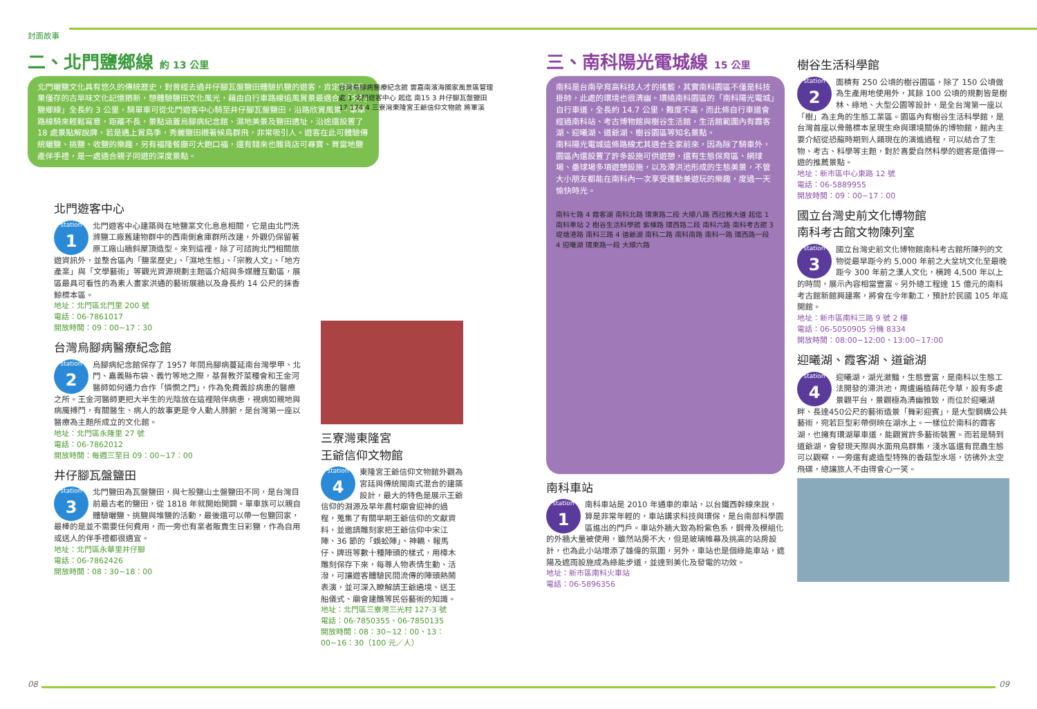封面故事
二、北門鹽鄉線 約 13 公里
北門曬鹽文化具有悠久的傳統歷史，對曾經去過井仔腳瓦盤鹽田體驗扒鹽的遊客，肯定對這頑果僅存的古早味文化記憶猶新，想體驗鹽田文化風光，藉由自行車路線追風賞景最適合。「北門鹽鄉線」全長約 3 公里，騎單車可從北門遊客中心騎至井仔腳瓦盤鹽田，沿路欣賞風景。單車路線騎來輕鬆寫意，距離不長，景點涵蓋烏腳病紀念館、濕地美景及鹽田遺址，沿途還設置了 18 處景點解說牌，若是遇上賞鳥季，秀麗鹽田襯著候鳥群飛，非常吸引人。遊客在此可體驗傳統曬鹽、挑鹽、收鹽的樂趣，另有福隆餐廳可大飽口福，還有錢來也雜貨店可尋寶、買當地鹽產伴手禮，是一處適合親子同遊的深度景點。
台灣烏腳病醫療紀念館 雲嘉南濱海國家風景區管理處 1 北門遊客中心 起迄 南15 3 井仔腳瓦盤鹽田 17 174 4 三寮灣東隆宮王爺信仰文物館 將軍溪
北門遊客中心
station 1 北門遊客中心建築與在地鹽業文化息息相關，它是由北門洗滌鹽工廠舊建物群中的西南側倉庫群所改建，外觀仍保留著原工廠山牆斜屋頂造型。來到這裡，除了可諮詢北門相關旅遊資訊外，並整合區內「鹽業歷史」、「濕地生態」、「宗教人文」、「地方產業」與「文學藝術」等觀光資源規劃主題區介紹與多媒體互動區，展區最具可看性的為素人畫家洪通的藝術展牆以及身長約 14 公尺的抹香鯨標本區。
地址：北門區北門里 200 號
電話：06-7861017
開放時間：09：00~17：30
台灣烏腳病醫療紀念館
station 2 烏腳病紀念館保存了 1957 年間烏腳病蔓延南台灣學甲、北門、嘉義縣布袋、義竹等地之際，基督教芥菜種會和王金河醫師如何通力合作「憐憫之門」，作為免費義診病患的醫療之所。王金河醫師更把大半生的光陰放在這裡陪伴病患，視病如親地與病魔搏鬥，有關醫生、病人的故事更是令人動人肺腑，是台灣第一座以醫療為主題所成立的文化館。
地址：北門區永隆里 27 號
電話：06-7862012
開放時間：每週三至日 09：00~17：00
井仔腳瓦盤鹽田
station 3 北門鹽田為瓦盤鹽田，與七股鹽山土盤鹽田不同，是台灣目前最古老的鹽田，從 1818 年就開始開闢。單車族可以親自體驗曬鹽、挑鹽與堆鹽的活動，最後還可以帶一包鹽回家，最棒的是並不需要任何費用，而一旁也有業者販賣生日彩鹽，作為自用或送人的伴手禮都很適宜。
地址：北門區永華里井仔腳
電話：06-7862426
開放時間：08：30~18：00
三寮灣東隆宮
王爺信仰文物館
station 4 東隆宮王爺信仰文物館外觀為宮廷與傳統閩南式混合的建築設計，最大的特色是展示王爺信仰的淵源及早年農村廟會迎神的過程，蒐集了有關早期王爺信仰的文獻資料，並邀請雕刻家把王爺信仰中宋江陣、36 節的「蜈蚣陣」、神轎、報馬仔、牌班等數十種陣頭的樣式，用樟木雕刻保存下來，每尊人物表情生動、活潑，可讓遊客體驗民間流傳的陣頭熱鬧表演，並可深入瞭解請王爺遶境、送王船儀式、廟會建醮等民俗藝術的知識。
地址：北門區三寮灣三光村 127-3 號
電話：06-7850355、06-7850135
開放時間：08：30~12：00、13：00~16：30（100 元／人）
三、南科陽光電城線 15 公里
南科是台南孕育高科技人才的搖籃，其實南科園區不僅是科技掛帥，此處的環境也很清幽。環繞南科園區的「南科陽光電城」自行車道，全長約 14.7 公里，難度不高，而此條自行車道會經過南科站、考古博物館與樹谷生活館，生活館範圍內有霞客湖、迎曦湖、道爺湖、樹谷園區等知名景點。
南科陽光電城這條路線尤其適合全家前來，因為除了騎車外，園區內還設置了許多設施可供遊憩，還有生態保育區、網球場、壘球場多項遊憩設施，以及滯洪池形成的生態美景，不管大小朋友都能在南科內一次享受運動兼遊玩的樂趣，度過一天愉快時光。
南科七路 4 霞客湖 南科北路 環東路二段 大順八路 西拉雅大道 起迄 1 南科車站 2 樹谷生活科學館 紫棟路 環西路二段 南科六路 南科考古館 3 堤塘港路 南科三路 4 道爺湖 南科二路 南科南路 南科一路 環西路一段 4 迎曦湖 環東路一段 大順六路
南科車站
station 1 南科車站是 2010 年通車的車站，以台鐵西幹線來說，算是非常年輕的，車站講求科技與環保，是台南部科學園區進出的門戶。車站外牆大致為粉紫色系，鋼骨及模組化的外牆大量被使用，雖然站房不大，但是玻璃帷幕及挑高的站房設計，也為此小站增添了雄偉的氛圍，另外，車站也是個綠能車站，遮陽及遮雨設施成為綠能步道，並達到美化及發電的功效。
地址：新市區南科火車站
電話：06-5896356
樹谷生活科學館
station 2 面積有 250 公頃的樹谷園區，除了 150 公頃做為生產用地使用外，其餘 100 公頃的規劃皆是樹林、綠地、大型公園等設計，是全台灣第一座以「樹」為主角的生態工業區。園區內有樹谷生活科學館，是台灣首座以骨骼標本呈現生命與環境關係的博物館，館內主要介紹從恐龍時期到人類現在的演進過程，可以結合了生物、考古、科學等主題，對於喜愛自然科學的遊客是值得一遊的推薦景點。
地址：新市區中心東路 12 號
電話：06-5889955
開放時間：09：00~17：00
國立台灣史前文化博物館
南科考古館文物陳列室
station 3 國立台灣史前文化博物館南科考古館所陳列的文物從最早距今約 5,000 年前之大坌坑文化至最晚距今 300 年前之漢人文化，橫跨 4,500 年以上的時間，展示內容相當豐富。另外總工程達 15 億元的南科考古館新館興建案，將會在今年動工，預計於民國 105 年底開館。
地址：新市區南科三路 9 號 2 樓
電話：06-5050905 分機 8334
開放時間：08:00~12:00、13:00~17:00
迎曦湖、霞客湖、道爺湖
station 4 迎曦湖，湖光瀲豔，生態豐富，是南科以生態工法開發的滯洪池，周遭遍植蒔花令草，設有多處景觀平台，景觀極為清幽雅致，而位於迎曦湖畔、長達450公尺的藝術造景「舞彩迎賓」，是大型鋼構公共藝術，宛若巨型彩帶倒映在湖水上。一樣位於南科的霞客湖，也擁有環湖單車道，能觀賞許多藝術裝置。而若是騎到道爺湖，會發現天際與水面飛鳥群集，淺水區還有昆蟲生態可以觀察，一旁還有處造型特殊的香菇型水塔，彷彿外太空飛碟，總讓旅人不由得會心一笑。
08 09